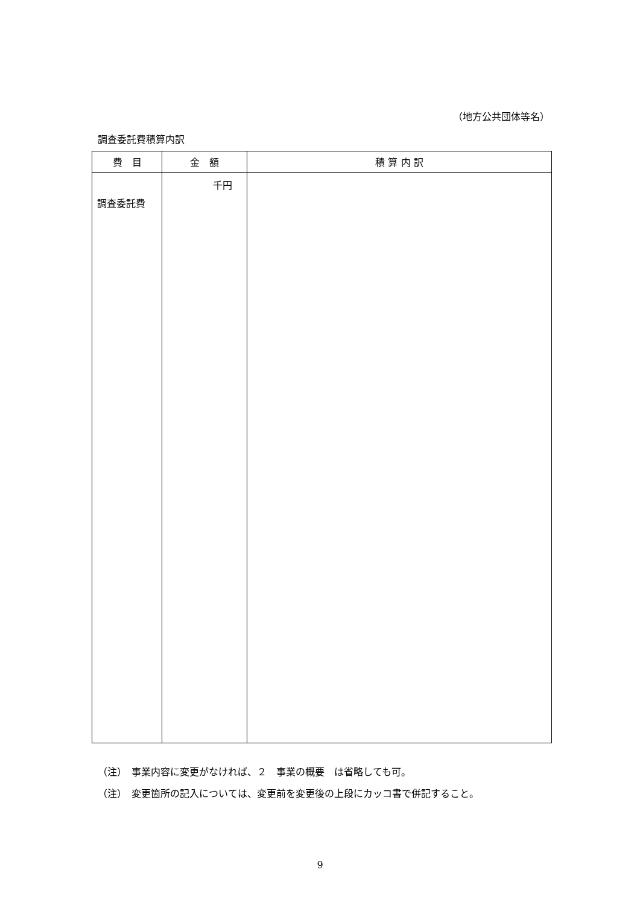（地方公共団体等名）
調査委託費積算内訳
| 費 目 | 金 額 | 積 算 内 訳 |
| --- | --- | --- |
| 調査委託費 | 千円 | |
（注）　事業内容に変更がなければ、２　事業の概要　は省略しても可。
（注）　変更箇所の記入については、変更前を変更後の上段にカッコ書で併記すること。
9